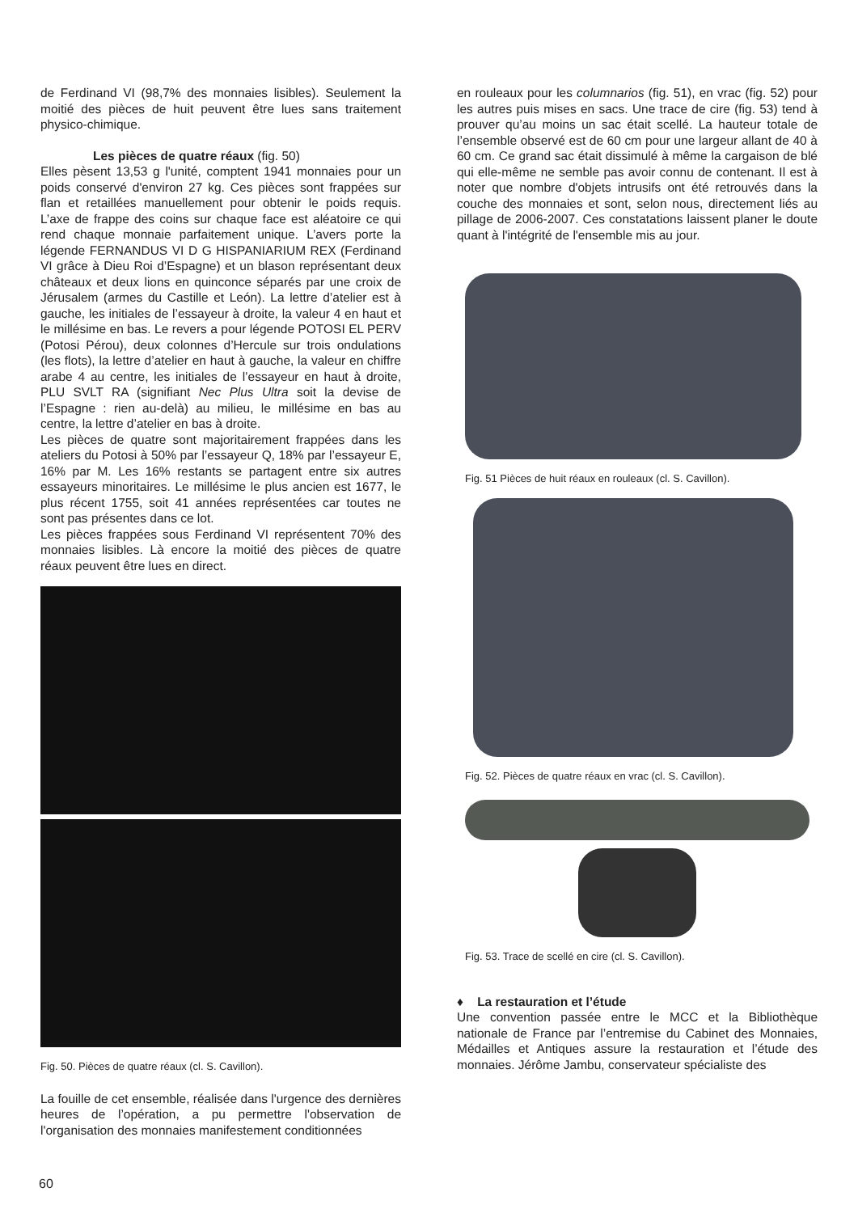de Ferdinand VI (98,7% des monnaies lisibles). Seulement la moitié des pièces de huit peuvent être lues sans traitement physico-chimique.
Les pièces de quatre réaux (fig. 50)
Elles pèsent 13,53 g l'unité, comptent 1941 monnaies pour un poids conservé d'environ 27 kg. Ces pièces sont frappées sur flan et retaillées manuellement pour obtenir le poids requis. L’axe de frappe des coins sur chaque face est aléatoire ce qui rend chaque monnaie parfaitement unique. L’avers porte la légende FERNANDUS VI D G HISPANIARIUM REX (Ferdinand VI grâce à Dieu Roi d’Espagne) et un blason représentant deux châteaux et deux lions en quinconce séparés par une croix de Jérusalem (armes du Castille et León). La lettre d’atelier est à gauche, les initiales de l’essayeur à droite, la valeur 4 en haut et le millésime en bas. Le revers a pour légende POTOSI EL PERV (Potosi Pérou), deux colonnes d’Hercule sur trois ondulations (les flots), la lettre d’atelier en haut à gauche, la valeur en chiffre arabe 4 au centre, les initiales de l’essayeur en haut à droite, PLU SVLT RA (signifiant Nec Plus Ultra soit la devise de l’Espagne : rien au-delà) au milieu, le millésime en bas au centre, la lettre d’atelier en bas à droite.
Les pièces de quatre sont majoritairement frappées dans les ateliers du Potosi à 50% par l’essayeur Q, 18% par l’essayeur E, 16% par M. Les 16% restants se partagent entre six autres essayeurs minoritaires. Le millésime le plus ancien est 1677, le plus récent 1755, soit 41 années représentées car toutes ne sont pas présentes dans ce lot.
Les pièces frappées sous Ferdinand VI représentent 70% des monnaies lisibles. Là encore la moitié des pièces de quatre réaux peuvent être lues en direct.
Fig. 50. Pièces de quatre réaux (cl. S. Cavillon).
La fouille de cet ensemble, réalisée dans l'urgence des dernières heures de l’opération, a pu permettre l'observation de l'organisation des monnaies manifestement conditionnées
en rouleaux pour les columnarios (fig. 51), en vrac (fig. 52) pour les autres puis mises en sacs. Une trace de cire (fig. 53) tend à prouver qu’au moins un sac était scellé. La hauteur totale de l’ensemble observé est de 60 cm pour une largeur allant de 40 à 60 cm. Ce grand sac était dissimulé à même la cargaison de blé qui elle-même ne semble pas avoir connu de contenant. Il est à noter que nombre d'objets intrusifs ont été retrouvés dans la couche des monnaies et sont, selon nous, directement liés au pillage de 2006-2007. Ces constatations laissent planer le doute quant à l'intégrité de l'ensemble mis au jour.
Fig. 51 Pièces de huit réaux en rouleaux (cl. S. Cavillon).
Fig. 52. Pièces de quatre réaux en vrac (cl. S. Cavillon).
Fig. 53. Trace de scellé en cire (cl. S. Cavillon).
♦ La restauration et l’étude
Une convention passée entre le MCC et la Bibliothèque nationale de France par l’entremise du Cabinet des Monnaies, Médailles et Antiques assure la restauration et l’étude des monnaies. Jérôme Jambu, conservateur spécialiste des
60